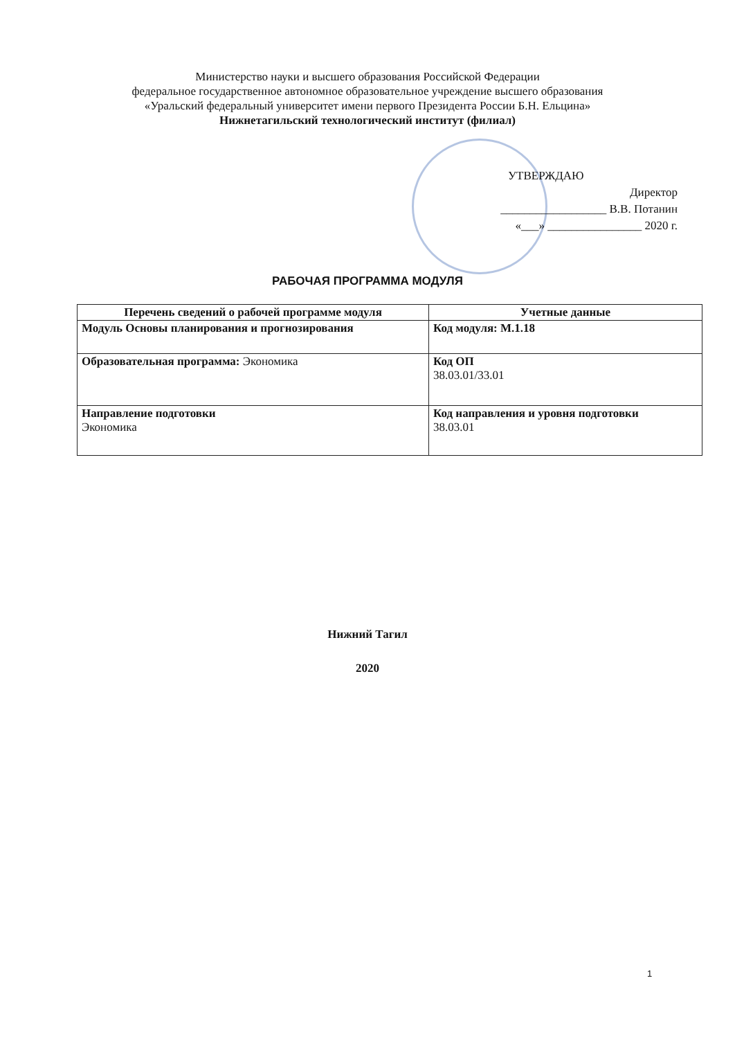Министерство науки и высшего образования Российской Федерации
федеральное государственное автономное образовательное учреждение высшего образования
«Уральский федеральный университет имени первого Президента России Б.Н. Ельцина»
Нижнетагильский технологический институт (филиал)
УТВЕРЖДАЮ
Директор
__________________ В.В. Потанин
«___» ________________ 2020 г.
РАБОЧАЯ ПРОГРАММА МОДУЛЯ
| Перечень сведений о рабочей программе модуля | Учетные данные |
| --- | --- |
| Модуль Основы планирования и прогнозирования | Код модуля: М.1.18 |
| Образовательная программа: Экономика | Код ОП 38.03.01/33.01 |
| Направление подготовки Экономика | Код направления и уровня подготовки 38.03.01 |
Нижний Тагил
2020
1